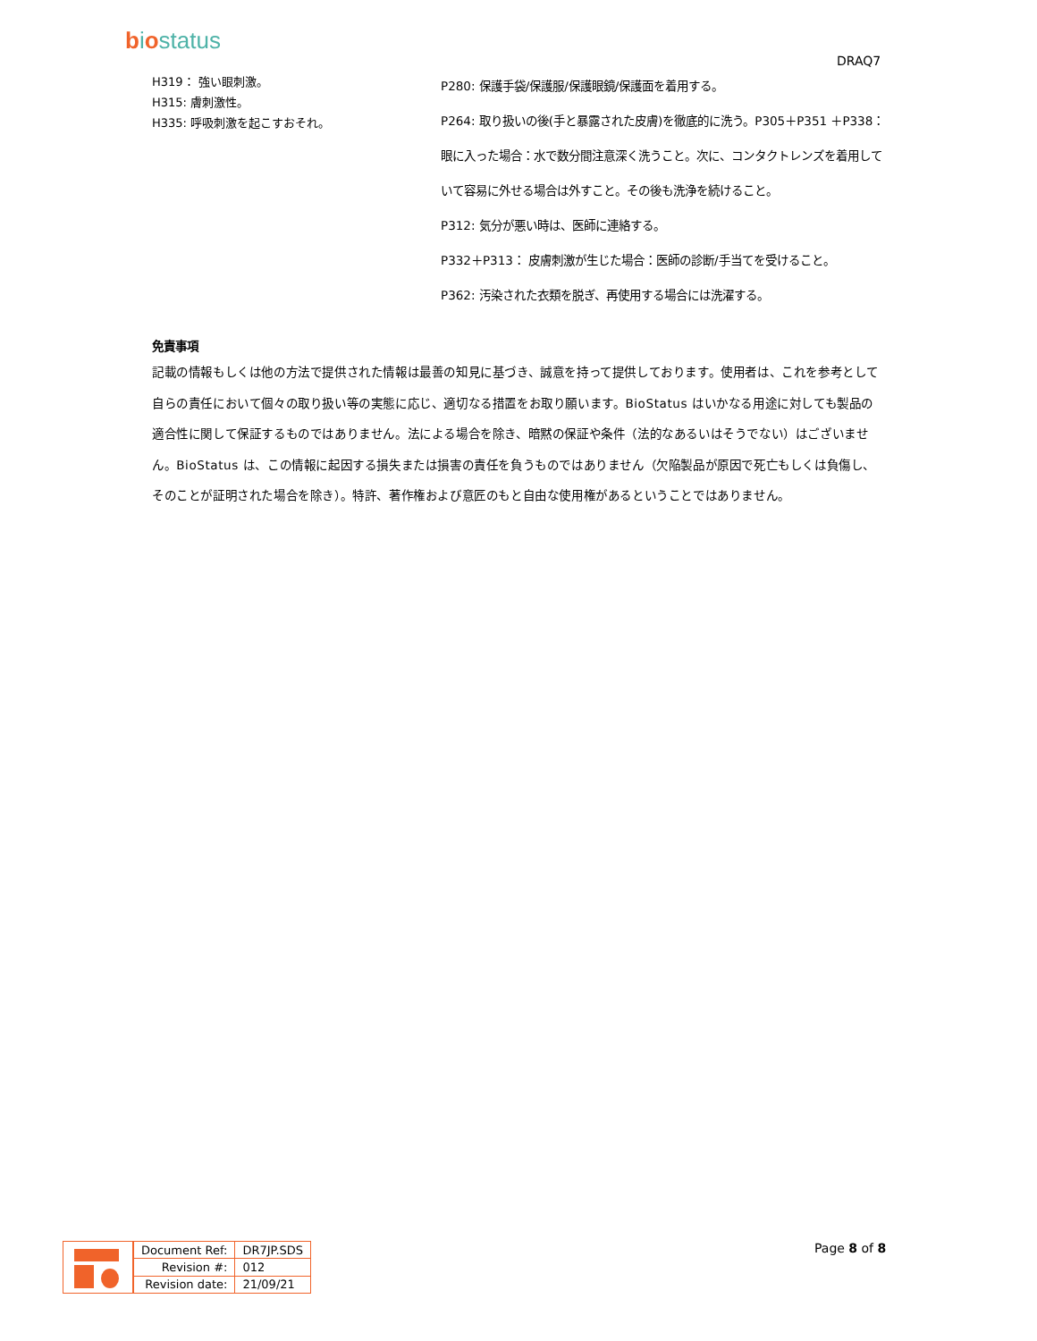biostatus
DRAQ7
H319： 強い眼刺激。
H315: 膚刺激性。
H335: 呼吸刺激を起こすおそれ。
免責事項
P280: 保護手袋/保護服/保護眼鏡/保護面を着用する。
P264: 取り扱いの後(手と暴露された皮膚)を徹底的に洗う。P305＋P351 ＋P338： 眼に入った場合：水で数分間注意深く洗うこと。次に、コンタクトレンズを着用していて容易に外せる場合は外すこと。その後も洗浄を続けること。
P312: 気分が悪い時は、医師に連絡する。
P332＋P313： 皮膚刺激が生じた場合：医師の診断/手当てを受けること。
P362: 汚染された衣類を脱ぎ、再使用する場合には洗濯する。
記載の情報もしくは他の方法で提供された情報は最善の知見に基づき、誠意を持って提供しております。使用者は、これを参考として自らの責任において個々の取り扱い等の実態に応じ、適切なる措置をお取り願います。BioStatus はいかなる用途に対しても製品の適合性に関して保証するものではありません。法による場合を除き、暗黙の保証や条件（法的なあるいはそうでない）はございません。BioStatus は、この情報に起因する損失または損害の責任を負うものではありません（欠陥製品が原因で死亡もしくは負傷し、そのことが証明された場合を除き）。特許、著作権および意匠のもと自由な使用権があるということではありません。
| Document Ref: | DR7JP.SDS |
| Revision #: | 012 |
| Revision date: | 21/09/21 |
Page 8 of 8